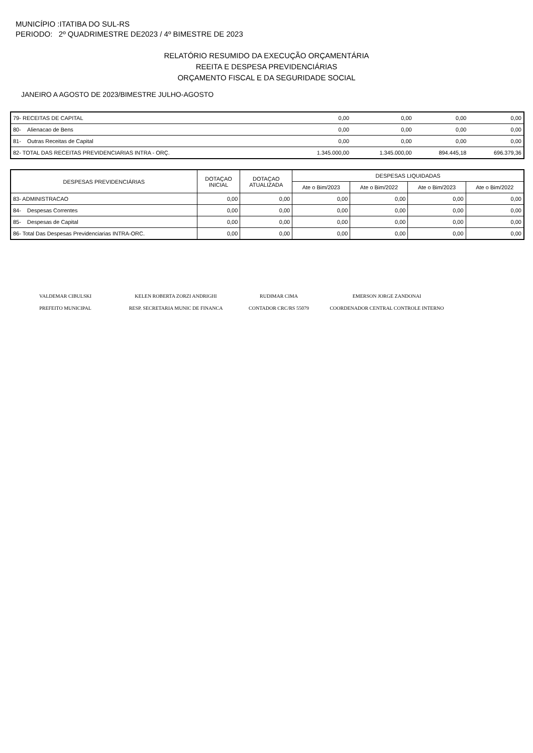MUNICÍPIO :ITATIBA DO SUL-RS
PERIODO: 2º QUADRIMESTRE DE2023 / 4º BIMESTRE DE 2023
RELATÓRIO RESUMIDO DA EXECUÇÃO ORÇAMENTÁRIA
REEITA E DESPESA PREVIDENCIÁRIAS
ORÇAMENTO FISCAL E DA SEGURIDADE SOCIAL
JANEIRO A AGOSTO DE 2023/BIMESTRE JULHO-AGOSTO
| 79- RECEITAS DE CAPITAL | 0,00 | 0,00 | 0,00 | 0,00 |
| 80- Alienacao de Bens | 0,00 | 0,00 | 0,00 | 0,00 |
| 81- Outras Receitas de Capital | 0,00 | 0,00 | 0,00 | 0,00 |
| 82- TOTAL DAS RECEITAS PREVIDENCIARIAS INTRA - ORÇ. | 1.345.000,00 | 1.345.000,00 | 894.445,18 | 696.379,36 |
| DESPESAS PREVIDENCIÁRIAS | DOTAÇAO INICIAL | DOTAÇAO ATUALIZADA | DESPESAS LIQUIDADAS | | | |
| --- | --- | --- | --- | --- | --- | --- |
| | | | Ate o Bim/2023 | Ate o Bim/2022 | Ate o Bim/2023 | Ate o Bim/2022 |
| 83- ADMINISTRACAO | 0,00 | 0,00 | 0,00 | 0,00 | 0,00 | 0,00 |
| 84- Despesas Correntes | 0,00 | 0,00 | 0,00 | 0,00 | 0,00 | 0,00 |
| 85- Despesas de Capital | 0,00 | 0,00 | 0,00 | 0,00 | 0,00 | 0,00 |
| 86- Total Das Despesas Previdenciarias INTRA-ORC. | 0,00 | 0,00 | 0,00 | 0,00 | 0,00 | 0,00 |
VALDEMAR CIBULSKI
PREFEITO MUNICIPAL
KELEN ROBERTA ZORZI ANDRIGHI
RESP. SECRETARIA MUNIC DE FINANCA
RUDIMAR CIMA
CONTADOR CRC/RS 55079
EMERSON JORGE ZANDONAI
COORDENADOR CENTRAL CONTROLE INTERNO